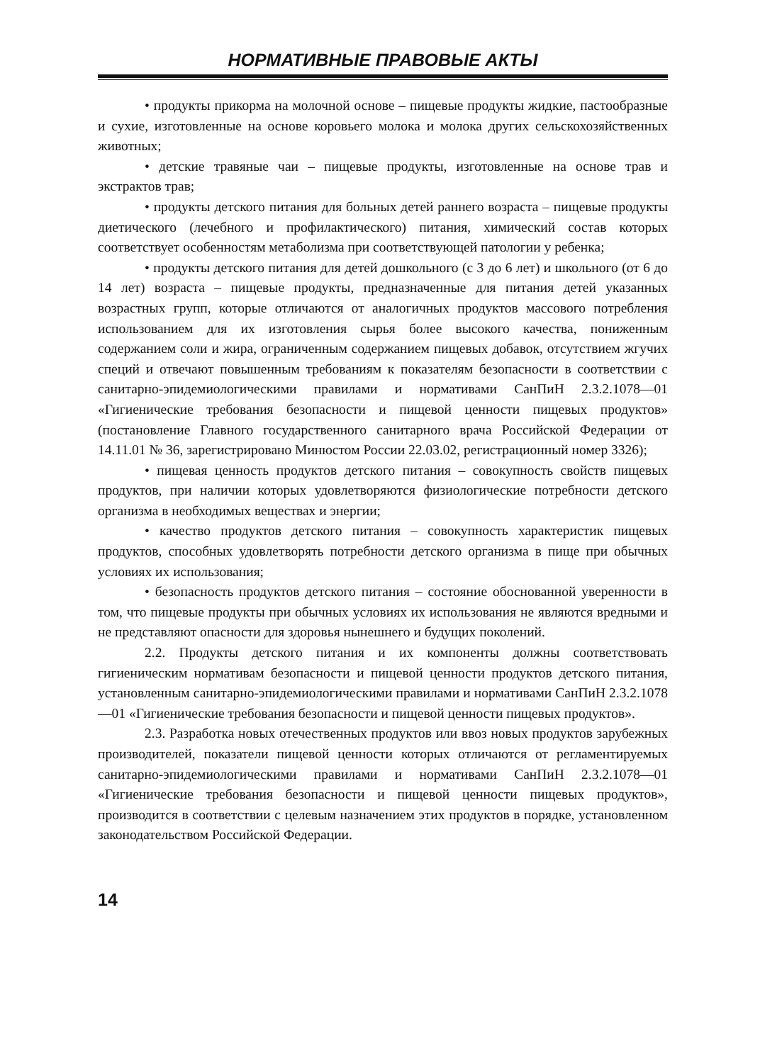НОРМАТИВНЫЕ ПРАВОВЫЕ АКТЫ
• продукты прикорма на молочной основе – пищевые продукты жидкие, пастообразные и сухие, изготовленные на основе коровьего молока и молока других сельскохозяйственных животных;
• детские травяные чаи – пищевые продукты, изготовленные на основе трав и экстрактов трав;
• продукты детского питания для больных детей раннего возраста – пищевые продукты диетического (лечебного и профилактического) питания, химический состав которых соответствует особенностям метаболизма при соответствующей патологии у ребенка;
• продукты детского питания для детей дошкольного (с 3 до 6 лет) и школьного (от 6 до 14 лет) возраста – пищевые продукты, предназначенные для питания детей указанных возрастных групп, которые отличаются от аналогичных продуктов массового потребления использованием для их изготовления сырья более высокого качества, пониженным содержанием соли и жира, ограниченным содержанием пищевых добавок, отсутствием жгучих специй и отвечают повышенным требованиям к показателям безопасности в соответствии с санитарно-эпидемиологическими правилами и нормативами СанПиН 2.3.2.1078—01 «Гигиенические требования безопасности и пищевой ценности пищевых продуктов» (постановление Главного государственного санитарного врача Российской Федерации от 14.11.01 № 36, зарегистрировано Минюстом России 22.03.02, регистрационный номер 3326);
• пищевая ценность продуктов детского питания – совокупность свойств пищевых продуктов, при наличии которых удовлетворяются физиологические потребности детского организма в необходимых веществах и энергии;
• качество продуктов детского питания – совокупность характеристик пищевых продуктов, способных удовлетворять потребности детского организма в пище при обычных условиях их использования;
• безопасность продуктов детского питания – состояние обоснованной уверенности в том, что пищевые продукты при обычных условиях их использования не являются вредными и не представляют опасности для здоровья нынешнего и будущих поколений.
2.2. Продукты детского питания и их компоненты должны соответствовать гигиеническим нормативам безопасности и пищевой ценности продуктов детского питания, установленным санитарно-эпидемиологическими правилами и нормативами СанПиН 2.3.2.1078—01 «Гигиенические требования безопасности и пищевой ценности пищевых продуктов».
2.3. Разработка новых отечественных продуктов или ввоз новых продуктов зарубежных производителей, показатели пищевой ценности которых отличаются от регламентируемых санитарно-эпидемиологическими правилами и нормативами СанПиН 2.3.2.1078—01 «Гигиенические требования безопасности и пищевой ценности пищевых продуктов», производится в соответствии с целевым назначением этих продуктов в порядке, установленном законодательством Российской Федерации.
14